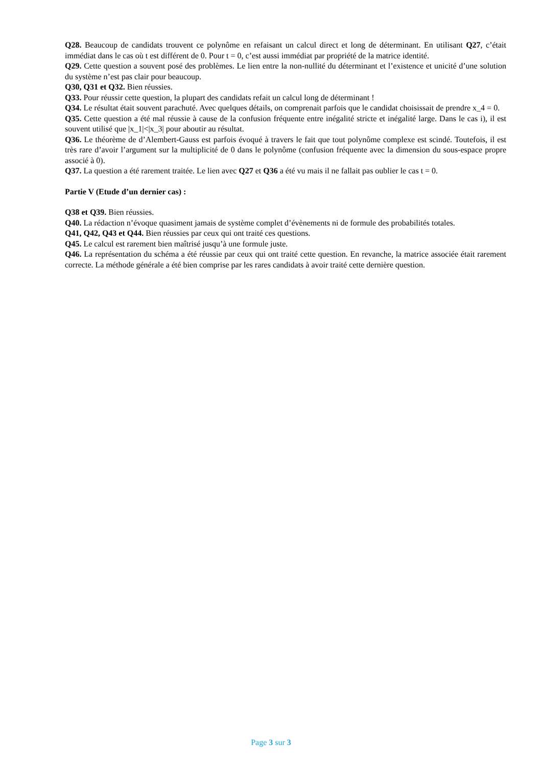Q28. Beaucoup de candidats trouvent ce polynôme en refaisant un calcul direct et long de déterminant. En utilisant Q27, c’était immédiat dans le cas où t est différent de 0. Pour t = 0, c’est aussi immédiat par propriété de la matrice identité.
Q29. Cette question a souvent posé des problèmes. Le lien entre la non-nullité du déterminant et l’existence et unicité d’une solution du système n’est pas clair pour beaucoup.
Q30, Q31 et Q32. Bien réussies.
Q33. Pour réussir cette question, la plupart des candidats refait un calcul long de déterminant !
Q34. Le résultat était souvent parachuté. Avec quelques détails, on comprenait parfois que le candidat choisissait de prendre x_4 = 0.
Q35. Cette question a été mal réussie à cause de la confusion fréquente entre inégalité stricte et inégalité large. Dans le cas i), il est souvent utilisé que |x_1|<|x_3| pour aboutir au résultat.
Q36. Le théorème de d’Alembert-Gauss est parfois évoqué à travers le fait que tout polynôme complexe est scindé. Toutefois, il est très rare d’avoir l’argument sur la multiplicité de 0 dans le polynôme (confusion fréquente avec la dimension du sous-espace propre associé à 0).
Q37. La question a été rarement traitée. Le lien avec Q27 et Q36 a été vu mais il ne fallait pas oublier le cas t = 0.
Partie V (Etude d’un dernier cas) :
Q38 et Q39. Bien réussies.
Q40. La rédaction n’évoque quasiment jamais de système complet d’évènements ni de formule des probabilités totales.
Q41, Q42, Q43 et Q44. Bien réussies par ceux qui ont traité ces questions.
Q45. Le calcul est rarement bien maîtrisé jusqu’à une formule juste.
Q46. La représentation du schéma a été réussie par ceux qui ont traité cette question. En revanche, la matrice associée était rarement correcte. La méthode générale a été bien comprise par les rares candidats à avoir traité cette dernière question.
Page 3 sur 3